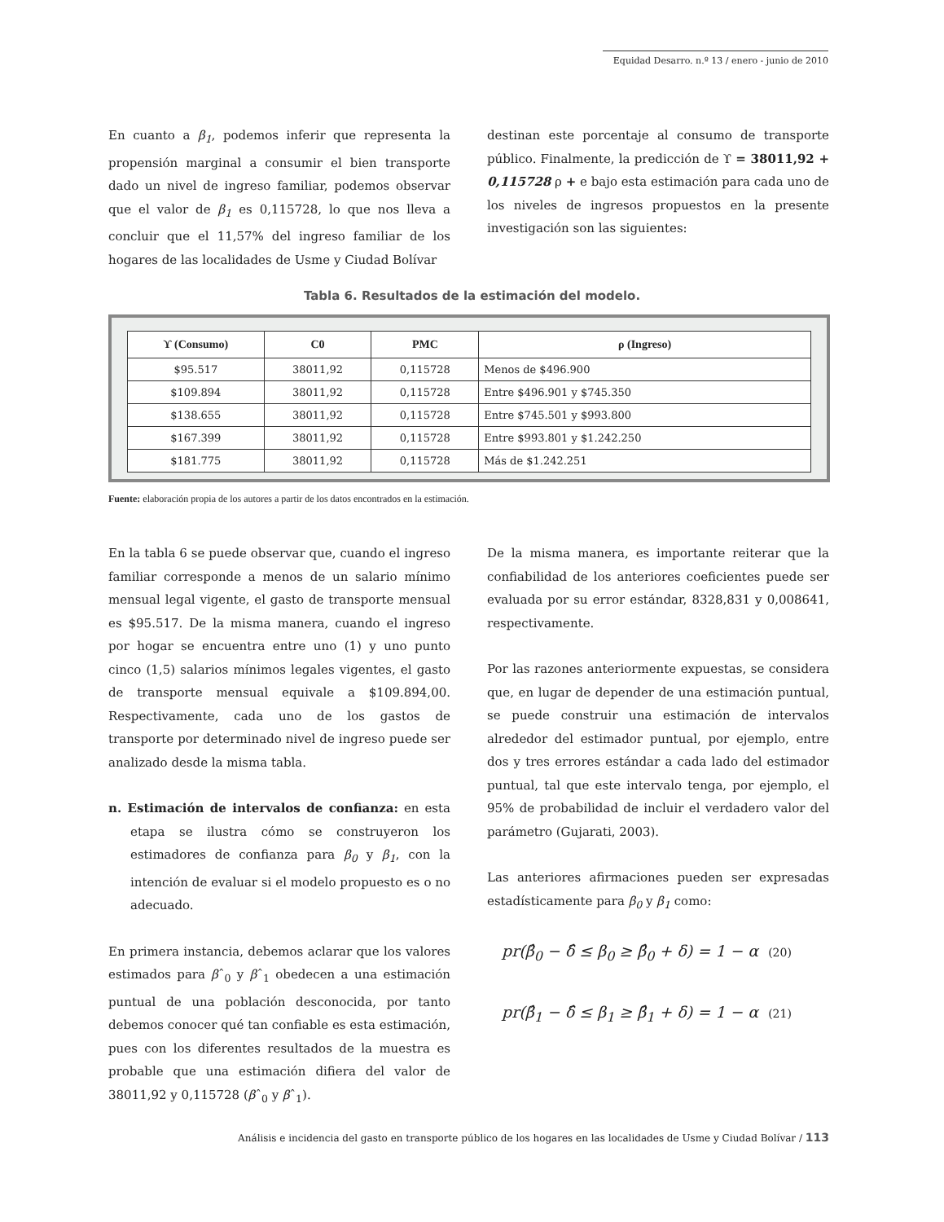Equidad Desarro. n.º 13 / enero - junio de 2010
En cuanto a β<sub>1</sub>, podemos inferir que representa la propensión marginal a consumir el bien transporte dado un nivel de ingreso familiar, podemos observar que el valor de β<sub>1</sub> es 0,115728, lo que nos lleva a concluir que el 11,57% del ingreso familiar de los hogares de las localidades de Usme y Ciudad Bolívar
destinan este porcentaje al consumo de transporte público. Finalmente, la predicción de ϒ = 38011,92 + 0,115728 ρ + e bajo esta estimación para cada uno de los niveles de ingresos propuestos en la presente investigación son las siguientes:
Tabla 6. Resultados de la estimación del modelo.
| ϒ (Consumo) | C0 | PMC | ρ (Ingreso) |
| --- | --- | --- | --- |
| $95.517 | 38011,92 | 0,115728 | Menos de $496.900 |
| $109.894 | 38011,92 | 0,115728 | Entre $496.901 y $745.350 |
| $138.655 | 38011,92 | 0,115728 | Entre $745.501 y $993.800 |
| $167.399 | 38011,92 | 0,115728 | Entre $993.801 y $1.242.250 |
| $181.775 | 38011,92 | 0,115728 | Más de $1.242.251 |
Fuente: elaboración propia de los autores a partir de los datos encontrados en la estimación.
En la tabla 6 se puede observar que, cuando el ingreso familiar corresponde a menos de un salario mínimo mensual legal vigente, el gasto de transporte mensual es $95.517. De la misma manera, cuando el ingreso por hogar se encuentra entre uno (1) y uno punto cinco (1,5) salarios mínimos legales vigentes, el gasto de transporte mensual equivale a $109.894,00. Respectivamente, cada uno de los gastos de transporte por determinado nivel de ingreso puede ser analizado desde la misma tabla.
n. Estimación de intervalos de confianza: en esta etapa se ilustra cómo se construyeron los estimadores de confianza para β<sub>0</sub> y β<sub>1</sub>, con la intención de evaluar si el modelo propuesto es o no adecuado.
En primera instancia, debemos aclarar que los valores estimados para βˆ<sub>0</sub> y βˆ<sub>1</sub> obedecen a una estimación puntual de una población desconocida, por tanto debemos conocer qué tan confiable es esta estimación, pues con los diferentes resultados de la muestra es probable que una estimación difiera del valor de 38011,92 y 0,115728 (βˆ<sub>0</sub> y βˆ<sub>1</sub>).
De la misma manera, es importante reiterar que la confiabilidad de los anteriores coeficientes puede ser evaluada por su error estándar, 8328,831 y 0,008641, respectivamente.
Por las razones anteriormente expuestas, se considera que, en lugar de depender de una estimación puntual, se puede construir una estimación de intervalos alrededor del estimador puntual, por ejemplo, entre dos y tres errores estándar a cada lado del estimador puntual, tal que este intervalo tenga, por ejemplo, el 95% de probabilidad de incluir el verdadero valor del parámetro (Gujarati, 2003).
Las anteriores afirmaciones pueden ser expresadas estadísticamente para β<sub>0</sub> y β<sub>1</sub> como:
pr(β̂<sub>0</sub> − δ̂ ≤ β<sub>0</sub> ≥ β̂<sub>0</sub> + δ) = 1 − α (20)
pr(β̂<sub>1</sub> − δ̂ ≤ β<sub>1</sub> ≥ β̂<sub>1</sub> + δ) = 1 − α (21)
Análisis e incidencia del gasto en transporte público de los hogares en las localidades de Usme y Ciudad Bolívar / 113